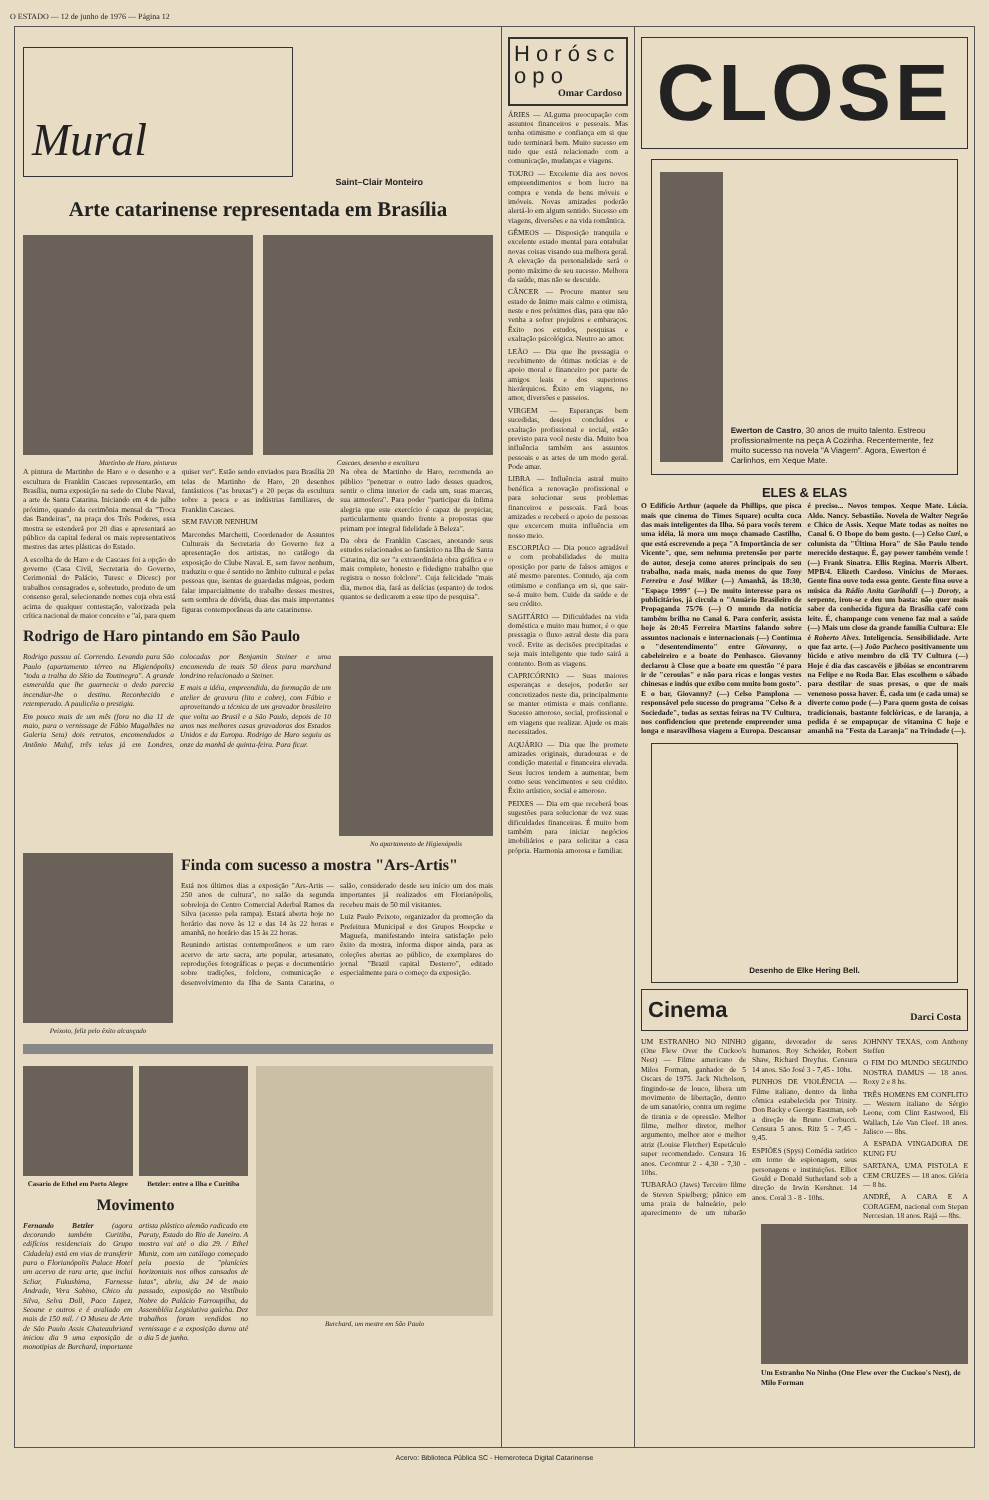O ESTADO — 12 de junho de 1976 — Página 12
Mural
Saint–Clair Monteiro
Arte catarinense representada em Brasília
Martinho de Haro, pinturas Cascaes, desenho e escultura
A pintura de Martinho de Haro e o desenho e a escultura de Franklin Cascaes representarão, em Brasília, numa exposição na sede do Clube Naval, a arte de Santa Catarina. Iniciando em 4 de julho próximo, quando da cerimônia mensal da "Troca das Bandeiras", na praça dos Três Poderes, essa mostra se estenderá por 20 dias e apresentará ao público da capital federal os mais representativos mestres das artes plásticas do Estado.
A escolha de de Haro e de Cascaes foi a opção do governo (Casa Civil, Secretaria do Governo, Cerimonial do Palácio, Turesc e Dicesc) por trabalhos consagrados e, sobretudo, produto de um consenso geral, selecionando nomes cuja obra está acima de qualquer contestação, valorizada pela crítica nacional de maior conceito e "aí, para quem quiser ver". Estão sendo enviados para Brasília 20 telas de Martinho de Haro, 20 desenhos fantásticos ("as bruxas") e 20 peças da escultura sobre a pesca e as indústrias familiares, de Franklin Cascaes.
SEM FAVOR NENHUM
Marcondes Marchetti, Coordenador de Assuntos Culturais da Secretaria do Governo fez a apresentação dos artistas, no catálogo da exposição do Clube Naval. E, sem favor nenhum, traduziu o que é sentido no âmbito cultural e pelas pessoas que, isentas de guardadas mágoas, podem falar imparcialmente do trabalho desses mestres, sem sombra de dúvida, duas das mais importantes figuras contemporâneas da arte catarinense.
Na obra de Martinho de Haro, recomenda ao público "penetrar o outro lado desses quadros, sentir o clima interior de cada um, suas marcas, sua atmosfera". Para poder "participar da ínfima alegria que este exercício é capaz de propiciar, particularmente quando frente a propostas que primam por integral fidelidade à Beleza".
Da obra de Franklin Cascaes, anotando seus estudos relacionados ao fantástico na Ilha de Santa Catarina, diz ser "a extraordinária obra gráfica e o mais completo, honesto e fidedigno trabalho que registra o nosso folclore". Cuja felicidade "mais dia, menos dia, fará as delícias (espanto) de todos quantos se dedicarem a esse tipo de pesquisa".
Rodrigo de Haro pintando em São Paulo
Rodrigo passou aí. Correndo. Levando para São Paulo (apartamento térreo na Higienópolis) "toda a tralha do Sítio da Toutinegra". A grande esmeralda que lhe guarnecia o dedo parecia incendiar-lhe o destino. Reconhecido e retemperado. A paulicéia o prestigia.
Em pouco mais de um mês (fora no dia 11 de maio, para o vernissage de Fábio Magalhães na Galeria Seta) dois retratos, encomendados a Antônio Maluf, três telas já em Londres, colocadas por Benjamin Steiner e uma encomenda de mais 50 óleos para marchand londrino relacionado a Steiner.
E mais a idéia, empreendida, da formação de um atelier de gravura (lito e cobre), com Fábio e aproveitando a técnica de um gravador brasileiro que volta ao Brasil e a São Paulo, depois de 10 anos nas melhores casas gravadoras dos Estados Unidos e da Europa. Rodrigo de Haro seguiu as onze da manhã de quinta-feira. Para ficar.
No apartamento de Higienópolis
Peixoto, feliz pelo êxito alcançado
Finda com sucesso a mostra "Ars-Artis"
Está nos últimos dias a exposição "Ars-Artis — 250 anos de cultura", no salão da segunda sobreloja do Centro Comercial Aderbal Ramos da Silva (acesso pela rampa). Estará aberta hoje no horário das nove às 12 e das 14 às 22 horas e amanhã, no horário das 15 às 22 horas.
Reunindo artistas contemporâneos e um raro acervo de arte sacra, arte popular, artesanato, reproduções fotográficas e peças e documentário sobre tradições, folclore, comunicação e desenvolvimento da Ilha de Santa Catarina, o salão, considerado desde seu início um dos mais importantes já realizados em Florianópolis, recebeu mais de 50 mil visitantes.
Luiz Paulo Peixoto, organizador da promoção da Prefeitura Municipal e dos Grupos Hoepcke e Maguefa, manifestando inteira satisfação pelo êxito da mostra, informa dispor ainda, para as coleções abertas ao público, de exemplares do jornal "Brazil capital Desterro", editado especialmente para o começo da exposição.
Casario de Ethel em Porto Alegre
Betzler: entre a Ilha e Curitiba
Movimento
Fernando Betzler (agora decorando também Curitiba, edifícios residenciais do Grupo Cidadela) está em vias de transferir para o Florianópolis Palace Hotel um acervo de rara arte, que inclui Scliar, Fukushima, Farnesse Andrade, Vera Sabino, Chico da Silva, Selva Doll, Paco Lopez, Seoane e outros e é avaliado em mais de 150 mil. / O Museu de Arte de São Paulo Assis Chateaubriand iniciou dia 9 uma exposição de monotipias de Burchard, importante artista plástico alemão radicado em Paraty, Estado do Rio de Janeiro. A mostra vai até o dia 29. / Ethel Muniz, com um catálogo começado pela poesia de "planícies horizontais nos olhos cansados de lutas", abriu, dia 24 de maio passado, exposição no Vestíbulo Nobre do Palácio Farroupilha, da Assembléia Legislativa gaúcha. Dez trabalhos foram vendidos no vernissage e a exposição durou até o dia 5 de junho.
Burchard, um mestre em São Paulo
H o r ó s c o p o
Omar Cardoso
ÁRIES — ALguma preocupação com assuntos financeiros e pessoais. Mas tenha otimismo e confiança em si que tudo terminará bem. Muito sucesso em tudo que está relacionado com a comunicação, mudanças e viagens.
TOURO — Excelente dia aos novos empreendimentos e bom lucro na compra e venda de bens móveis e imóveis. Novas amizades poderão alertá-lo em algum sentido. Sucesso em viagens, diversões e na vida romântica.
GÊMEOS — Disposição tranquila e excelente estado mental para entabular novas coisas visando sua melhora geral. A elevação da personalidade será o ponto máximo de seu sucesso. Melhora da saúde, mas não se descuide.
CÂNCER — Procure manter seu estado de ânimo mais calmo e otimista, neste e nos próximos dias, para que não venha a sofrer prejuízos e embaraços. Êxito nos estudos, pesquisas e exaltação psicológica. Neutro ao amor.
LEÃO — Dia que lhe pressagia o recebimento de ótimas notícias e de apoio moral e financeiro por parte de amigos leais e dos superiores hierárquicos. Êxito em viagens, no amor, diversões e passeios.
VIRGEM — Esperanças bem sucedidas, desejos concluídos e exaltação profissional e social, estão previsto para você neste dia. Muito boa influência também aos assuntos pessoais e as artes de um modo geral. Pode amar.
LIBRA — Influência astral muito benéfica a renovação profissional e para solucionar seus problemas financeiros e pessoais. Fará boas amizades e receberá o apoio de pessoas que excercem muita influência em nosso meio.
ESCORPIÃO — Dia pouco agradável e com probabilidades de muita oposição por parte de falsos amigos e até mesmo parentes. Contudo, aja com otimismo e confiança em si, que sair-se-á muito bem. Cuide da saúde e de seu crédito.
SAGITÁRIO — Dificuldades na vida doméstica e muito mau humor, é o que pressagia o fluxo astral deste dia para você. Evite as decisões precipitadas e seja mais inteligente que tudo sairá a contento. Bom as viagens.
CAPRICÓRNIO — Suas maiores esperanças e desejos, poderão ser concretizados neste dia, principalmente se manter otimista e mais confiante. Sucesso amoroso, social, profissional e em viagens que realizar. Ajude os mais necessitados.
AQUÁRIO — Dia que lhe promete amizades originais, duradouras e de condição material e financeira elevada. Seus lucros tendem a aumentar, bem como seus vencimentos e seu crédito. Êxito artístico, social e amoroso.
PEIXES — Dia em que receberá boas sugestões para solucionar de vez suas dificuldades financeiras. É muito bom também para iniciar negócios imobiliários e para solicitar a casa própria. Harmonia amorosa e familiar.
CLOSE
Ewerton de Castro, 30 anos de muito talento. Estreou profissionalmente na peça A Cozinha. Recentemente, fez muito sucesso na novela "A Viagem". Agora, Ewerton é Carlinhos, em Xeque Mate.
ELES & ELAS
O Edifício Arthur (aquele da Phillips, que pisca mais que cinema do Times Square) oculta cuca das mais inteligentes da Ilha. Só para vocês terem uma idéia, lá mora um moço chamado Castilho, que está escrevendo a peça "A Importância de ser Vicente", que, sem nehuma pretensão por parte do autor, deseja como atores principais do seu trabalho, nada mais, nada menos do que Tony Ferreira e José Wilker (—) Amanhã, às 18:30, "Espaço 1999" (—) De muito interesse para os publicitários, já circula o "Anuário Brasileiro de Propaganda 75/76 (—) O mundo da notícia também brilha no Canal 6. Para conferir, assista hoje às 20:45 Ferreira Martins falando sobre assuntos nacionais e internacionais (—) Continua o "desentendimento" entre Giovanny, o cabeleireiro e a boate do Penhasco. Giovanny declarou à Close que a boate em questão "é para ir de "ceroulas" e não para ricas e longas vestes chinesas e indús que exibo com muito bom gosto". E o bar, Giovanny? (—) Celso Pamplona — responsável pelo sucesso do programa "Celso & a Sociedade", todas as sextas feiras na TV Cultura, nos confidenciou que pretende empreender uma longa e maravilhosa viagem a Europa. Descansar é preciso... Novos tempos. Xeque Mate. Lúcia. Aldo. Nancy. Sebastião. Novela de Walter Negrão e Chico de Assis. Xeque Mate todas as noites no Canal 6. O Ibope do bom gosto. (—) Celso Curi, o colunista da "Última Hora" de São Paulo tendo merecido destaque. É, gay power também vende ! (—) Frank Sinatra. Ellis Regina. Morris Albert. MPB/4. Elizeth Cardoso. Vinícius de Moraes. Gente fina ouve toda essa gente. Gente fina ouve a música da Rádio Anita Garibaldi (—) Doroty, a serpente, irou-se e deu um basta: não quer mais saber da conhecida figura da Brasília café com leite. É, champange com veneno faz mal a saúde (—) Mais um close da grande família Cultura: Ele é Roberto Alves. Inteligencia. Sensibilidade. Arte que faz arte. (—) João Pacheco positivamente um lúcido e ativo membro do clã TV Cultura (—) Hoje é dia das cascavéis e jibóias se encontrarem na Felipe e no Roda Bar. Elas escolhem o sábado para destilar de suas presas, o que de mais venenoso possa haver. É, cada um (e cada uma) se diverte como pode (—) Para quem gosta de coisas tradicionais, bastante folclóricas, e de laranja, a pedida é se empapuçar de vitamina C hoje e amanhã na "Festa da Laranja" na Trindade (—).
Desenho de Elke Hering Bell.
Cinema Darci Costa
UM ESTRANHO NO NINHO (One Flew Over the Cuckoo's Nest) — Filme americano de Milos Forman, ganhador de 5 Oscars de 1975. Jack Nicholson, fingindo-se de louco, libera um movimento de libertação, dentro de um sanatório, contra um regime de tirania e de opressão. Melhor filme, melhor diretor, melhor argumento, melhor ator e melhor atriz (Louise Fletcher) Espetáculo super recomendado. Censura 16 anos. Cecomtur 2 - 4,30 - 7,30 - 10hs.
TUBARÃO (Jaws) Terceiro filme de Steven Spielberg; pânico em uma praia de balneário, pelo aparecimento de um tubarão gigante, devorador de seres humanos. Roy Scheider, Robert Shaw, Richard Dreyfus. Censura 14 anos. São José 3 - 7,45 - 10hs.
PUNHOS DE VIOLÊNCIA — Filme italiano, dentro da linha cômica estabelecida por Trinity. Don Backy e George Eastman, sob a direção de Bruno Corbucci. Censura 5 anos. Ritz 5 - 7,45 - 9,45.
ESPIÕES (Spys) Comédia satírico em torno de espionagem, seus personagens e instituições. Elliot Gould e Donald Sutherland sob a direção de Irwin Kershner. 14 anos. Coral 3 - 8 - 10hs.
JOHNNY TEXAS, com Anthony Steffen
O FIM DO MUNDO SEGUNDO NOSTRA DAMUS — 18 anos. Roxy 2 e 8 hs.
TRÊS HOMENS EM CONFLITO — Western italiano de Sérgio Leone, com Clint Eastwood, Eli Wallach, Lée Van Cleef. 18 anos. Jalisco — 8hs.
A ESPADA VINGADORA DE KUNG FU
SARTANA, UMA PISTOLA E CEM CRUZES — 18 anos. Glória — 8 hs.
ANDRÉ, A CARA E A CORAGEM, nacional com Stepan Nercesian. 18 anos. Rajá — 8hs.
Um Estranho No Ninho (One Flew over the Cuckoo's Nest), de Milo Forman
Acervo: Biblioteca Pública SC - Hemeroteca Digital Catarinense